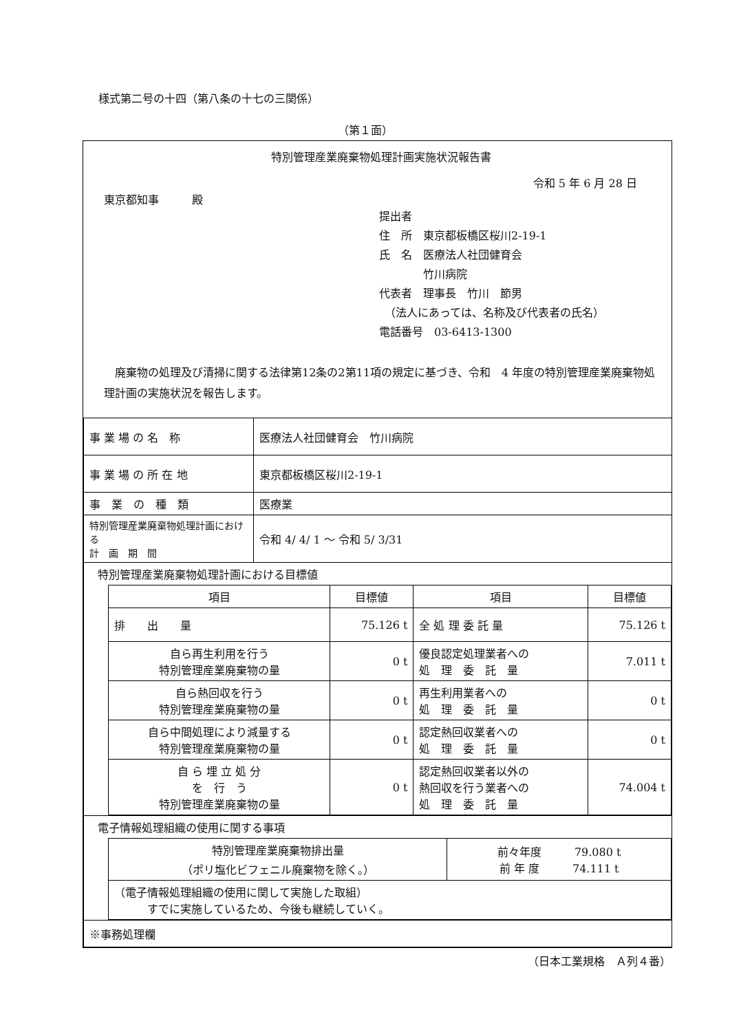様式第二号の十四（第八条の十七の三関係）
（第１面）
特別管理産業廃棄物処理計画実施状況報告書
令和 5 年 6 月 28 日
東京都知事　　　殿
提出者
住　所　東京都板橋区桜川2-19-1
氏　名　医療法人社団健育会
　　　　竹川病院
代表者　理事長　竹川　節男
　（法人にあっては、名称及び代表者の氏名）
電話番号　03-6413-1300
　廃棄物の処理及び清掃に関する法律第12条の2第11項の規定に基づき、令和　4 年度の特別管理産業廃棄物処理計画の実施状況を報告します。
| 事 業 場 の 名 称 | 医療法人社団健育会 竹川病院 |
| 事 業 場 の 所 在 地 | 東京都板橋区桜川2-19-1 |
| 事 業 の 種 類 | 医療業 |
| 特別管理産業廃棄物処理計画における 計 画 期 間 | 令和 4/ 4/ 1 ～ 令和 5/ 3/31 |
| 特別管理産業廃棄物処理計画における目標値 / 項目 / 目標値 / 項目 / 目標値 / / --- / --- / --- / --- / / 排 出 量 / 75.126 t / 全 処 理 委 託 量 / 75.126 t / / 自ら再生利用を行う 特別管理産業廃棄物の量 / 0 t / 優良認定処理業者への 処 理 委 託 量 / 7.011 t / / 自ら熱回収を行う 特別管理産業廃棄物の量 / 0 t / 再生利用業者への 処 理 委 託 量 / 0 t / / 自ら中間処理により減量する 特別管理産業廃棄物の量 / 0 t / 認定熱回収業者への 処 理 委 託 量 / 0 t / / 自 ら 埋 立 処 分 を 行 う 特別管理産業廃棄物の量 / 0 t / 認定熱回収業者以外の 熱回収を行う業者への 処 理 委 託 量 / 74.004 t / | |
| 電子情報処理組織の使用に関する事項 / 特別管理産業廃棄物排出量 （ポリ塩化ビフェニル廃棄物を除く。） / 前々年度 79.080 t 前 年 度 74.111 t / / （電子情報処理組織の使用に関して実施した取組） すでに実施しているため、今後も継続していく。 / / | |
| ※事務処理欄 | |
（日本工業規格　Ａ列４番）